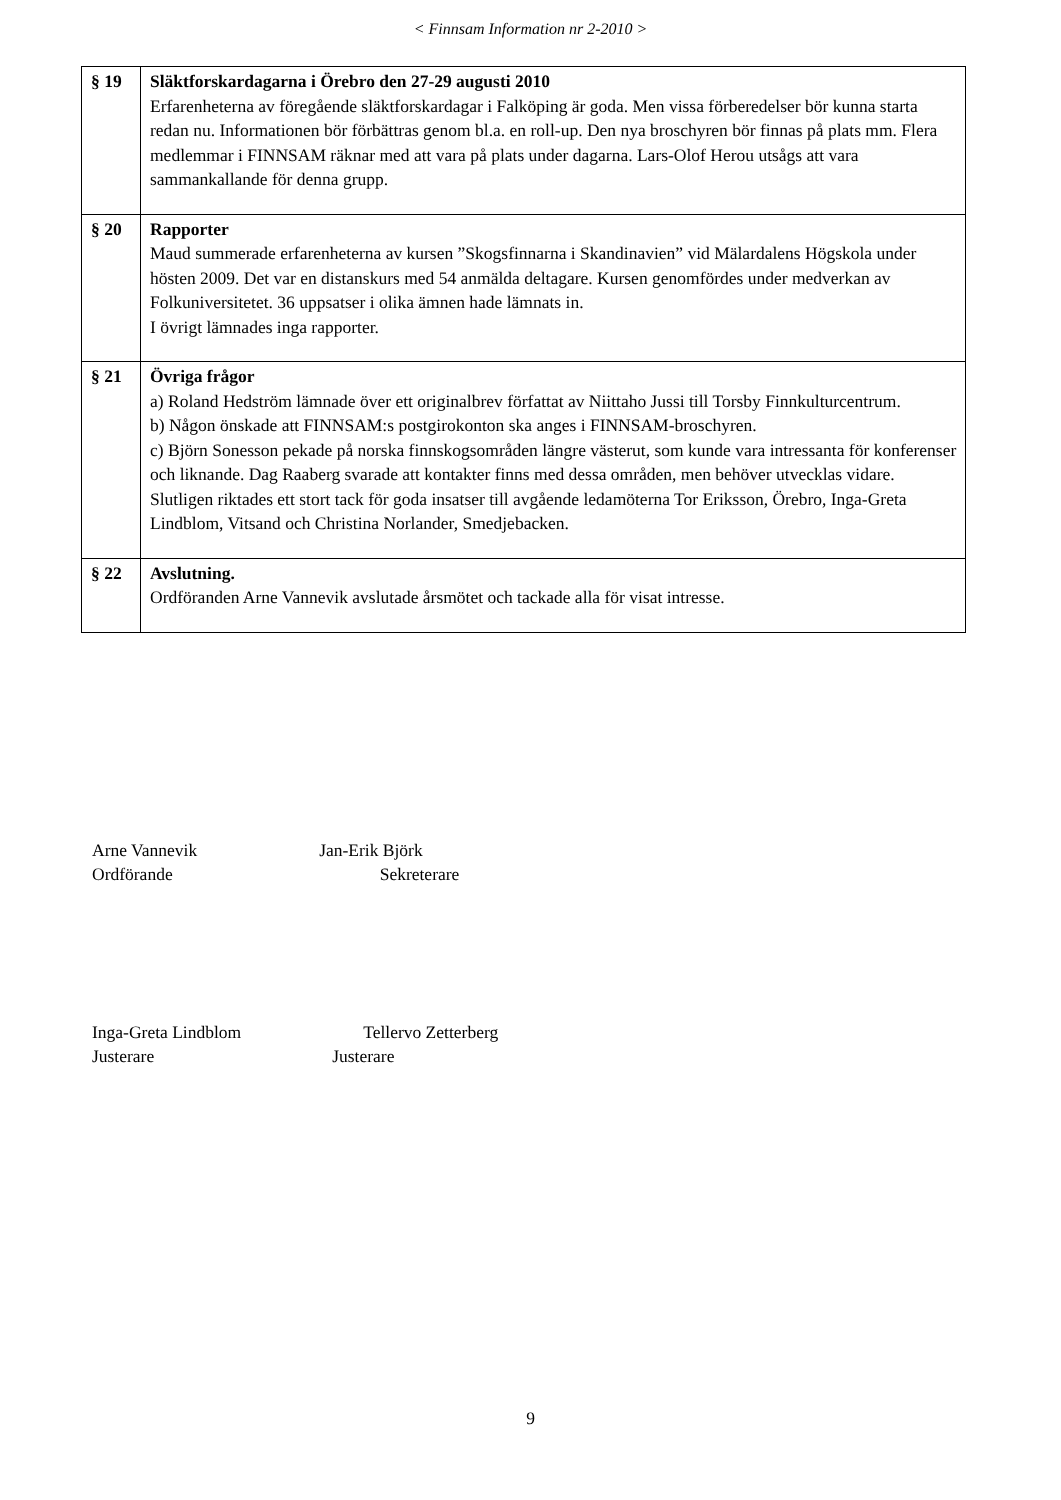< Finnsam Information nr 2-2010 >
| § 19 | Släktforskardagarna i Örebro den 27-29 augusti 2010 Erfarenheterna av föregående släktforskardagar i Falköping är goda. Men vissa förberedelser bör kunna starta redan nu. Informationen bör förbättras genom bl.a. en roll-up. Den nya broschyren bör finnas på plats mm. Flera medlemmar i FINNSAM räknar med att vara på plats under dagarna. Lars-Olof Herou utsågs att vara sammankallande för denna grupp. |
| § 20 | Rapporter Maud summerade erfarenheterna av kursen ”Skogsfinnarna i Skandinavien” vid Mälardalens Högskola under hösten 2009. Det var en distanskurs med 54 anmälda deltagare. Kursen genomfördes under medverkan av Folkuniversitetet. 36 uppsatser i olika ämnen hade lämnats in. I övrigt lämnades inga rapporter. |
| § 21 | Övriga frågor a) Roland Hedström lämnade över ett originalbrev författat av Niittaho Jussi till Torsby Finnkulturcentrum. b) Någon önskade att FINNSAM:s postgirokonton ska anges i FINNSAM-broschyren. c) Björn Sonesson pekade på norska finnskogsområden längre västerut, som kunde vara intressanta för konferenser och liknande. Dag Raaberg svarade att kontakter finns med dessa områden, men behöver utvecklas vidare. Slutligen riktades ett stort tack för goda insatser till avgående ledamöterna Tor Eriksson, Örebro, Inga-Greta Lindblom, Vitsand och Christina Norlander, Smedjebacken. |
| § 22 | Avslutning. Ordföranden Arne Vannevik avslutade årsmötet och tackade alla för visat intresse. |
Arne Vannevik Jan-Erik Björk
Ordförande Sekreterare
Inga-Greta Lindblom Tellervo Zetterberg
Justerare Justerare
9